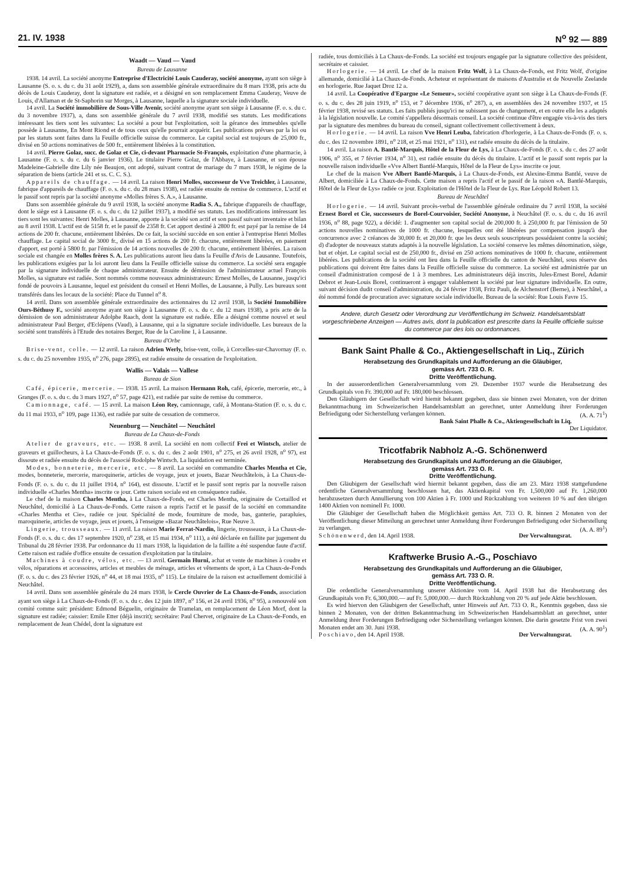21. IV. 1938 N<sup>o</sup> 92 — 889
Waadt — Vaud — Vaud
Bureau de Lausanne
1938. 14 avril. La société anonyme Entreprise d'Electricité Louis Cauderay, société anonyme, ayant son siège à Lausanne (S. o. s. du c. du 31 août 1929), a, dans son assemblée générale extraordinaire du 8 mars 1938, pris acte du décès de Louis Cauderay, dont la signature est radiée, et a désigné en son remplacement Emma Cauderay, Veuve de Louis, d'Allaman et de St-Saphorin sur Morges, à Lausanne, laquelle a la signature sociale individuelle.
14 avril. La Société immobilière de Sous-Ville Avenir, société anonyme ayant son siège à Lausanne (F. o. s. du c. du 3 novembre 1937), a, dans son assemblée générale du 7 avril 1938, modifié ses statuts. Les modifications intéressant les tiers sont les suivantes: La société a pour but l'exploitation, soit la gérance des immeubles qu'elle possède à Lausanne, En Mont Riond et de tous ceux qu'elle pourrait acquérir. Les publications prévues par la loi ou par les statuts sont faites dans la Feuille officielle suisse du commerce. Le capital social est toujours de 25,000 fr., divisé en 50 actions nominatives de 500 fr., entièrement libérées à la constitution.
14 avril. Pierre Golaz, succ. de Golaz et Cie, ci-devant Pharmacie St-François, exploitation d'une pharmacie, à Lausanne (F. o. s. du c. du 6 janvier 1936). Le titulaire Pierre Golaz, de l'Abbaye, à Lausanne, et son épouse Madeleine-Gabrielle dite Lily née Beaujon, ont adopté, suivant contrat de mariage du 7 mars 1938, le régime de la séparation de biens (article 241 et ss. C. C. S.).
Appareils de chauffage. — 14 avril. La raison Henri Molles, successeur de Vve Treichler, à Lausanne, fabrique d'appareils de chauffage (F. o. s. du c. du 28 mars 1938), est radiée ensuite de remise de commerce. L'actif et le passif sont repris par la société anonyme «Molles frères S. A.», à Lausanne.
Dans son assemblée générale du 9 avril 1938, la société anonyme Radia S. A., fabrique d'appareils de chauffage, dont le siège est à Lausanne (F. o. s. du c. du 12 juillet 1937), a modifié ses statuts. Les modifications intéressant les tiers sont les suivantes: Henri Molles, à Lausanne, apporte à la société son actif et son passif suivant inventaire et bilan au 8 avril 1938. L'actif est de 5158 fr. et le passif de 2358 fr. Cet apport destiné à 2800 fr. est payé par la remise de 14 actions de 200 fr. chacune, entièrement libérées. De ce fait, la société succède en son entier à l'entreprise Henri Molles chauffage. Le capital social de 3000 fr., divisé en 15 actions de 200 fr. chacune, entièrement libérées, en paiement d'apport, est porté à 5800 fr. par l'émission de 14 actions nouvelles de 200 fr. chacune, entièrement libérées. La raison sociale est changée en Molles frères S. A. Les publications auront lieu dans la Feuille d'Avis de Lausanne. Toutefois, les publications exigées par la loi auront lieu dans la Feuille officielle suisse du commerce. La société sera engagée par la signature individuelle de chaque administrateur. Ensuite de démission de l'administrateur actuel François Molles, sa signature est radiée. Sont nommés comme nouveaux administrateurs: Ernest Molles, de Lausanne, jusqu'ici fondé de pouvoirs à Lausanne, lequel est président du conseil et Henri Molles, de Lausanne, à Pully. Les bureaux sont transférés dans les locaux de la société: Place du Tunnel n<sup>o</sup> 8.
14 avril. Dans son assemblée générale extraordinaire des actionnaires du 12 avril 1938, la Société Immobilière Ours-Béthusy F., société anonyme ayant son siège à Lausanne (F. o. s. du c. du 12 mars 1938), a pris acte de la démission de son administrateur Adolphe Raach, dont la signature est radiée. Elle a désigné comme nouvel et seul administrateur Paul Berger, d'Eclépens (Vaud), à Lausanne, qui a la signature sociale individuelle. Les bureaux de la société sont transférés à l'Etude des notaires Berger, Rue de la Caroline 1, à Lausanne.
Bureau d'Orbe
Brise-vent, colle. — 12 avril. La raison Adrien Werly, brise-vent, colle, à Corcelles-sur-Chavornay (F. o. s. du c. du 25 novembre 1935, n<sup>o</sup> 276, page 2895), est radiée ensuite de cessation de l'exploitation.
Wallis — Valais — Vallese
Bureau de Sion
Café, épicerie, mercerie. — 1938. 15 avril. La maison Hermann Roh, café, épicerie, mercerie, etc., à Granges (F. o. s. du c. du 3 mars 1927, n<sup>o</sup> 57, page 421), est radiée par suite de remise du commerce.
Camionnage, café. — 15 avril. La maison Léon Rey, camionnage, café, à Montana-Station (F. o. s. du c. du 11 mai 1933, n<sup>o</sup> 109, page 1136), est radiée par suite de cessation de commerce.
Neuenburg — Neuchâtel — Neuchâtel
Bureau de La Chaux-de-Fonds
Atelier de graveurs, etc. — 1938. 8 avril. La société en nom collectif Frei et Wintsch, atelier de graveurs et guillocheurs, à La Chaux-de-Fonds (F. o. s. du c. des 2 août 1901, n<sup>o</sup> 275, et 26 avril 1928, n<sup>o</sup> 97), est dissoute et radiée ensuite du décès de l'associé Rodolphe Wintsch. La liquidation est terminée.
Modes, bonneterie, mercerie, etc. — 8 avril. La société en commandite Charles Mentha et Cie, modes, bonneterie, mercerie, maroquinerie, articles de voyage, jeux et jouets, Bazar Neuchâtelois, à La Chaux-de-Fonds (F. o. s. du c. du 11 juillet 1914, n<sup>o</sup> 164), est dissoute. L'actif et le passif sont repris par la nouvelle raison individuelle «Charles Mentha» inscrite ce jour. Cette raison sociale est en conséquence radiée.
Le chef de la maison Charles Mentha, à La Chaux-de-Fonds, est Charles Mentha, originaire de Cortaillod et Neuchâtel, domicilié à La Chaux-de-Fonds. Cette raison a repris l'actif et le passif de la société en commandite «Charles Mentha et Cie», radiée ce jour. Spécialité de mode, fourniture de mode, bas, ganterie, parapluies, maroquinerie, articles de voyage, jeux et jouets, à l'enseigne «Bazar Neuchâtelois», Rue Neuve 3.
Lingerie, trousseaux. — 11 avril. La raison Marie Ferrat-Nardin, lingerie, trousseaux, à La Chaux-de-Fonds (F. o. s. du c. des 17 septembre 1920, n<sup>o</sup> 238, et 15 mai 1934, n<sup>o</sup> 111), a été déclarée en faillite par jugement du Tribunal du 28 février 1938. Par ordonnance du 11 mars 1938, la liquidation de la faillite a été suspendue faute d'actif. Cette raison est radiée d'office ensuite de cessation d'exploitation par la titulaire.
Machines à coudre, vélos, etc. — 13 avril. Germain Hurni, achat et vente de machines à coudre et vélos, réparations et accessoires, articles et meubles de ménage, articles et vêtements de sport, à La Chaux-de-Fonds (F. o. s. du c. des 23 février 1926, n<sup>o</sup> 44, et 18 mai 1935, n<sup>o</sup> 115). Le titulaire de la raison est actuellement domicilié à Neuchâtel.
14 avril. Dans son assemblée générale du 24 mars 1938, le Cercle Ouvrier de La Chaux-de-Fonds, association ayant son siège à La Chaux-de-Fonds (F. o. s. du c. des 12 juin 1897, n<sup>o</sup> 156, et 24 avril 1936, n<sup>o</sup> 95), a renouvelé son comité comme suit: président: Edmond Béguelin, originaire de Tramelan, en remplacement de Léon Morf, dont la signature est radiée; caissier: Emile Etter (déjà inscrit); secrétaire: Paul Chervet, originaire de La Chaux-de-Fonds, en remplacement de Jean Chédel, dont la signature est
radiée, tous domiciliés à La Chaux-de-Fonds. La société est toujours engagée par la signature collective des président, secrétaire et caissier.
Horlogerie. — 14 avril. Le chef de la maison Fritz Wolf, à La Chaux-de-Fonds, est Fritz Wolf, d'origine allemande, domicilié à La Chaux-de-Fonds. Acheteur et représentant de maisons d'Australie et de Nouvelle Zeelande en horlogerie. Rue Jaquet Droz 12 a.
14 avril. La Coopérative d'Epargne «Le Semeur», société coopérative ayant son siège à La Chaux-de-Fonds (F. o. s. du c. des 28 juin 1919, n<sup>o</sup> 153, et 7 décembre 1936, n<sup>o</sup> 287), a, en assemblées des 24 novembre 1937, et 15 février 1938, revisé ses statuts. Les faits publiés jusqu'ici ne subissent pas de changement, et en outre elle les a adaptés à la législation nouvelle. Le comité s'appellera désormais conseil. La société continue d'être engagée vis-à-vis des tiers par la signature des membres du bureau du conseil, signant collectivement collectivement à deux.
Horlogerie. — 14 avril. La raison Vve Henri Leuba, fabrication d'horlogerie, à La Chaux-de-Fonds (F. o. s. du c. des 12 novembre 1891, n<sup>o</sup> 218, et 25 mai 1921, n<sup>o</sup> 131), est radiée ensuite du décès de la titulaire.
14 avril. La raison A. Bantlé-Marquis, Hôtel de la Fleur de Lys, à La Chaux-de-Fonds (F. o. s. du c. des 27 août 1906, n<sup>o</sup> 355, et 7 février 1934, n<sup>o</sup> 31), est radiée ensuite du décès du titulaire. L'actif et le passif sont repris par la nouvelle raison individuelle «Vve Albert Bantlé-Marquis, Hôtel de la Fleur de Lys» inscrite ce jour.
Le chef de la maison Vve Albert Bantlé-Marquis, à La Chaux-de-Fonds, est Alexine-Emma Bantlé, veuve de Albert, domiciliée à La Chaux-de-Fonds. Cette maison a repris l'actif et le passif de la raison «A. Bantlé-Marquis, Hôtel de la Fleur de Lys» radiée ce jour. Exploitation de l'Hôtel de la Fleur de Lys. Rue Léopold Robert 13.
Bureau de Neuchâtel
Horlogerie. — 14 avril. Suivant procès-verbal de l'assemblée générale ordinaire du 7 avril 1938, la société Ernest Borel et Cie, successeurs de Borel-Courvoisier, Société Anonyme, à Neuchâtel (F. o. s. du c. du 16 avril 1936, n<sup>o</sup> 88, page 922), a décidé: 1. d'augmenter son capital social de 200,000 fr. à 250,000 fr. par l'émission de 50 actions nouvelles nominatives de 1000 fr. chacune, lesquelles ont été libérées par compensation jusqu'à due concurrence avec 2 créances de 30,000 fr. et 20,000 fr. que les deux seuls souscripteurs possédaient contre la société; d) d'adopter de nouveaux statuts adaptés à la nouvelle législation. La société conserve les mêmes dénomination, siège, but et objet. Le capital social est de 250,000 fr., divisé en 250 actions nominatives de 1000 fr. chacune, entièrement libérées. Les publications de la société ont lieu dans la Feuille officielle du canton de Neuchâtel, sous réserve des publications qui doivent être faites dans la Feuille officielle suisse du commerce. La société est administrée par un conseil d'administration composé de 1 à 3 membres. Les administrateurs déjà inscrits, Jules-Ernest Borel, Adamir Debrot et Jean-Louis Borel, continueront à engager valablement la société par leur signature individuelle. En outre, suivant décision dudit conseil d'administration, du 24 février 1938, Fritz Pauli, de Alchenstorf (Berne), à Neuchâtel, a été nommé fondé de procuration avec signature sociale individuelle. Bureau de la société: Rue Louis Favre 15.
Andere, durch Gesetz oder Verordnung zur Veröffentlichung im Schweiz. Handelsamtsblatt vorgeschriebene Anzeigen — Autres avis, dont la publication est prescrite dans la Feuille officielle suisse du commerce par des lois ou ordonnances.
Bank Saint Phalle & Co., Aktiengesellschaft in Liq., Zürich
Herabsetzung des Grundkapitals und Aufforderung an die Gläubiger,
gemäss Art. 733 O. R.
Dritte Veröffentlichung.
In der ausserordentlichen Generalversammlung vom 29. Dezember 1937 wurde die Herabsetzung des Grundkapitals von Fr. 390,000 auf Fr. 180,000 beschlossen.
Den Gläubigern der Gesellschaft wird hiemit bekannt gegeben, dass sie binnen zwei Monaten, von der dritten Bekanntmachung im Schweizerischen Handelsamtsblatt an gerechnet, unter Anmeldung ihrer Forderungen Befriedigung oder Sicherstellung verlangen können. (A. A. 71<sup>1</sup>)
Bank Saint Phalle & Co., Aktiengesellschaft in Liq.
Der Liquidator.
Tricotfabrik Nabholz A.-G. Schönenwerd
Herabsetzung des Grundkapitals und Aufforderung an die Gläubiger,
gemäss Art. 733 O. R.
Dritte Veröffentlichung.
Den Gläubigern der Gesellschaft wird hiermit bekannt gegeben, dass die am 23. März 1938 stattgefundene ordentliche Generalversammlung beschlossen hat, das Aktienkapital von Fr. 1,500,000 auf Fr. 1,260,000 herabzusetzen durch Annullierung von 100 Aktien à Fr. 1000 und Rückzahlung von weiteren 10 % auf den übrigen 1400 Aktien von nominell Fr. 1000.
Die Gläubiger der Gesellschaft haben die Möglichkeit gemäss Art. 733 O. R. binnen 2 Monaten von der Veröffentlichung dieser Mitteilung an gerechnet unter Anmeldung ihrer Forderungen Befriedigung oder Sicherstellung zu verlangen. (A. A. 89<sup>1</sup>)
Schönenwerd, den 14. April 1938. Der Verwaltungsrat.
Kraftwerke Brusio A.-G., Poschiavo
Herabsetzung des Grundkapitals und Aufforderung an die Gläubiger,
gemäss Art. 733 O. R.
Dritte Veröffentlichung.
Die ordentliche Generalversammlung unserer Aktionäre vom 14. April 1938 hat die Herabsetzung des Grundkapitals von Fr. 6,300,000.— auf Fr. 5,000,000.— durch Rückzahlung von 20 % auf jede Aktie beschlossen.
Es wird hiervon den Gläubigern der Gesellschaft, unter Hinweis auf Art. 733 O. R., Kenntnis gegeben, dass sie binnen 2 Monaten, von der dritten Bekanntmachung im Schweizerischen Handelsamtsblatt an gerechnet, unter Anmeldung ihrer Forderungen Befriedigung oder Sicherstellung verlangen können. Die darin gesetzte Frist von zwei Monaten endet am 30. Juni 1938. (A. A. 90<sup>1</sup>)
Poschiavo, den 14. April 1938. Der Verwaltungsrat.